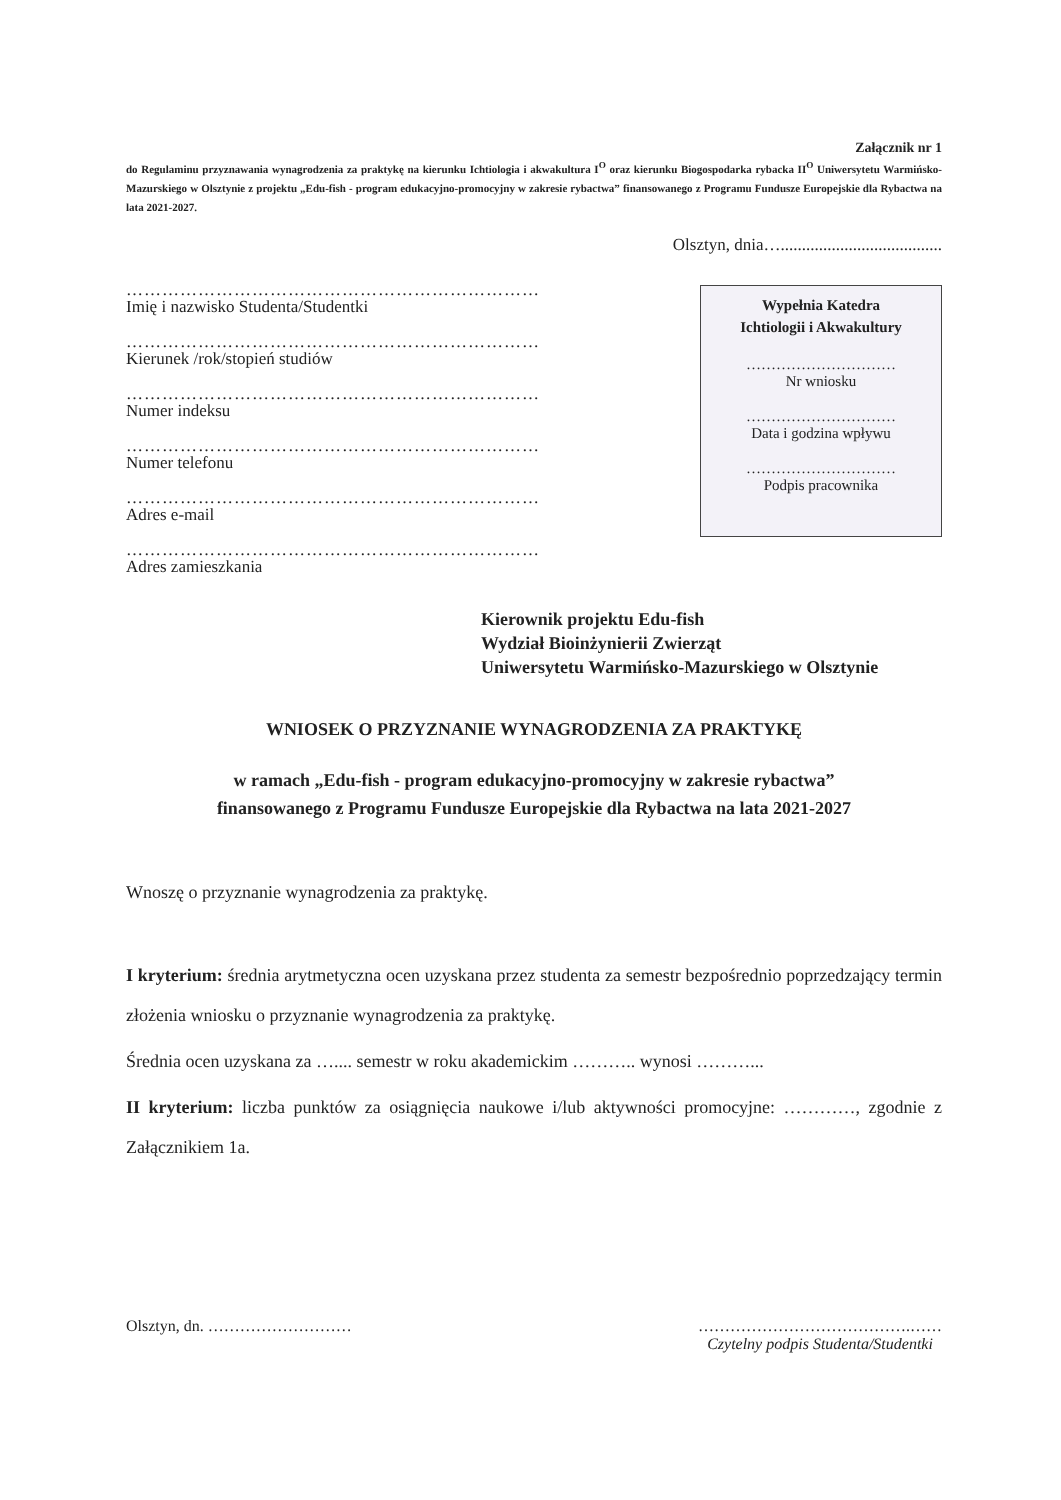Załącznik nr 1
do Regulaminu przyznawania wynagrodzenia za praktykę na kierunku Ichtiologia i akwakultura I<sup>O</sup> oraz kierunku Biogospodarka rybacka II<sup>O</sup> Uniwersytetu Warmińsko-Mazurskiego w Olsztynie z projektu „Edu-fish - program edukacyjno-promocyjny w zakresie rybactwa” finansowanego z Programu Fundusze Europejskie dla Rybactwa na lata 2021-2027.
Olsztyn, dnia…......................................
……………………………………………………………
Imię i nazwisko Studenta/Studentki
……………………………………………………………
Kierunek /rok/stopień studiów
……………………………………………………………
Numer indeksu
……………………………………………………………
Numer telefonu
……………………………………………………………
Adres e-mail
……………………………………………………………
Adres zamieszkania
Wypełnia Katedra
Ichtiologii i Akwakultury
…………………………
Nr wniosku
…………………………
Data i godzina wpływu
…………………………
Podpis pracownika
Kierownik projektu Edu-fish
Wydział Bioinżynierii Zwierząt
Uniwersytetu Warmińsko-Mazurskiego w Olsztynie
WNIOSEK O PRZYZNANIE WYNAGRODZENIA ZA PRAKTYKĘ
w ramach „Edu-fish - program edukacyjno-promocyjny w zakresie rybactwa”
finansowanego z Programu Fundusze Europejskie dla Rybactwa na lata 2021-2027
Wnoszę o przyznanie wynagrodzenia za praktykę.
I kryterium: średnia arytmetyczna ocen uzyskana przez studenta za semestr bezpośrednio poprzedzający termin złożenia wniosku o przyznanie wynagrodzenia za praktykę.
Średnia ocen uzyskana za ….... semestr w roku akademickim ……….. wynosi ………...
II kryterium: liczba punktów za osiągnięcia naukowe i/lub aktywności promocyjne: …………, zgodnie z Załącznikiem 1a.
Olsztyn, dn. ……………………… ………………………………….……
Czytelny podpis Studenta/Studentki